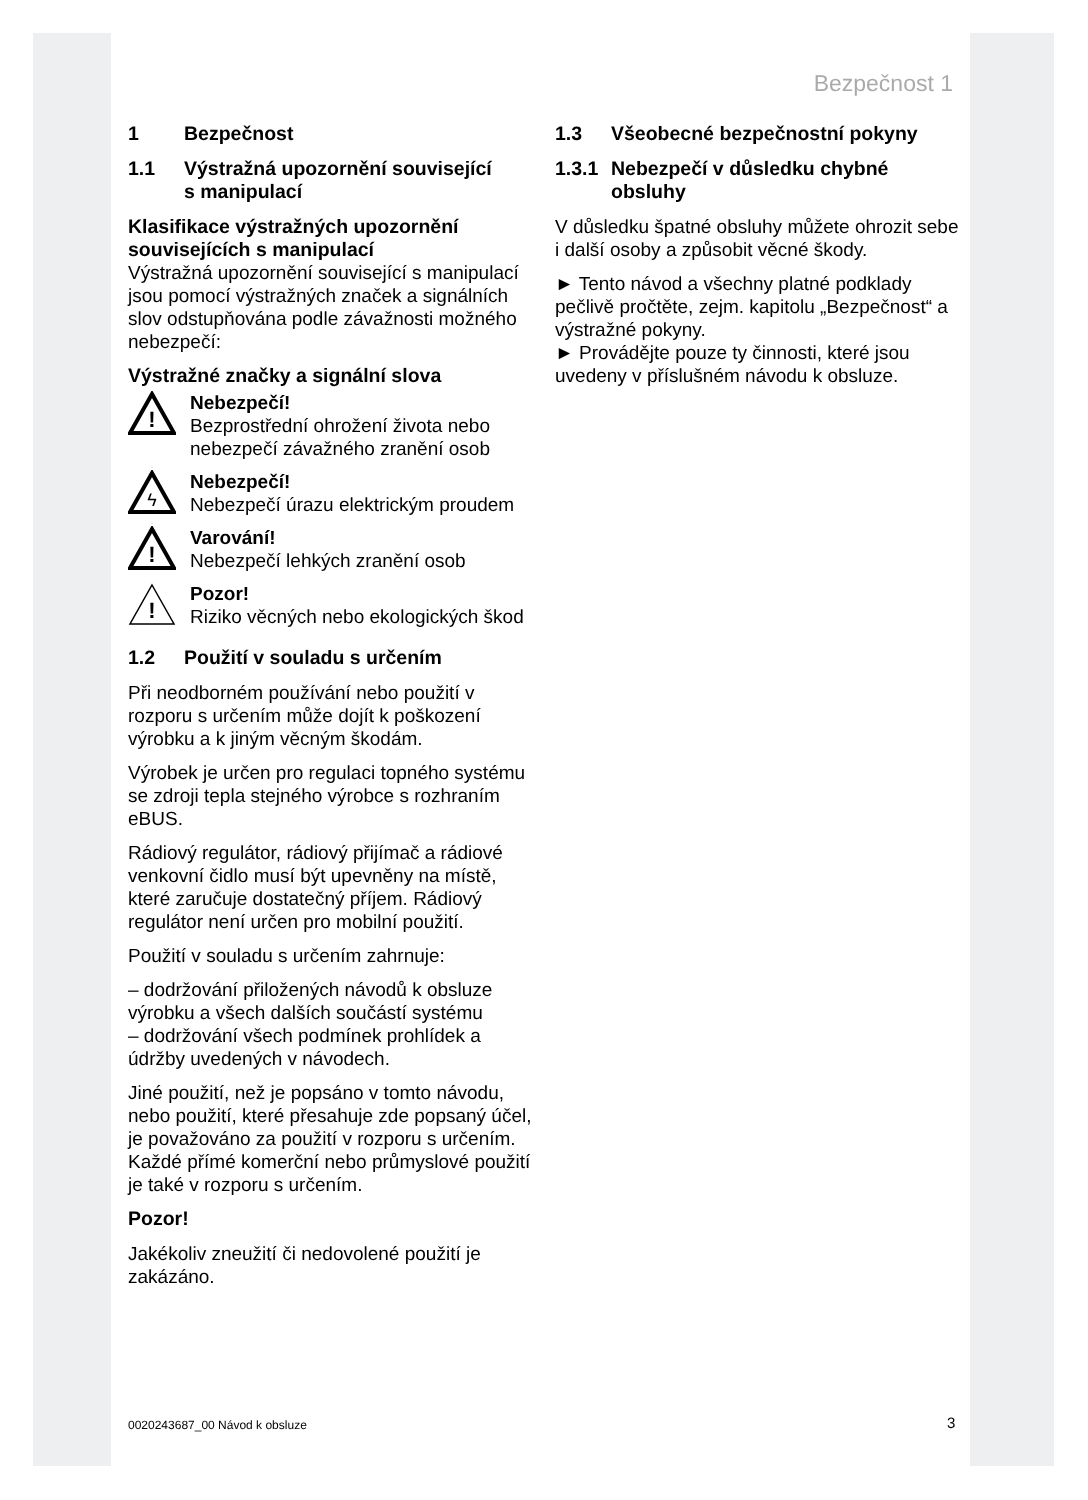Bezpečnost 1
1 Bezpečnost
1.1 Výstražná upozornění související
s manipulací
Klasifikace výstražných upozornění souvisejících s manipulací
Výstražná upozornění související s manipulací jsou pomocí výstražných značek a signálních slov odstupňována podle závažnosti možného nebezpečí:
Výstražné značky a signální slova
!
Nebezpečí!
Bezprostřední ohrožení života nebo nebezpečí závažného zranění osob
ϟ
Nebezpečí!
Nebezpečí úrazu elektrickým proudem
!
Varování!
Nebezpečí lehkých zranění osob
!
Pozor!
Riziko věcných nebo ekologických škod
1.2 Použití v souladu s určením
Při neodborném používání nebo použití v rozporu s určením může dojít k poškození výrobku a k jiným věcným škodám.
Výrobek je určen pro regulaci topného systému se zdroji tepla stejného výrobce s rozhraním eBUS.
Rádiový regulátor, rádiový přijímač a rádiové venkovní čidlo musí být upevněny na místě, které zaručuje dostatečný příjem. Rádiový regulátor není určen pro mobilní použití.
Použití v souladu s určením zahrnuje:
– dodržování přiložených návodů k obsluze výrobku a všech dalších součástí systému
– dodržování všech podmínek prohlídek a údržby uvedených v návodech.
Jiné použití, než je popsáno v tomto návodu, nebo použití, které přesahuje zde popsaný účel, je považováno za použití v rozporu s určením. Každé přímé komerční nebo průmyslové použití je také v rozporu s určením.
Pozor!
Jakékoliv zneužití či nedovolené použití je zakázáno.
1.3 Všeobecné bezpečnostní pokyny
1.3.1 Nebezpečí v důsledku chybné
obsluhy
V důsledku špatné obsluhy můžete ohrozit sebe i další osoby a způsobit věcné škody.
► Tento návod a všechny platné podklady pečlivě pročtěte, zejm. kapitolu „Bezpečnost“ a výstražné pokyny.
► Provádějte pouze ty činnosti, které jsou uvedeny v příslušném návodu k obsluze.
0020243687_00 Návod k obsluze 3